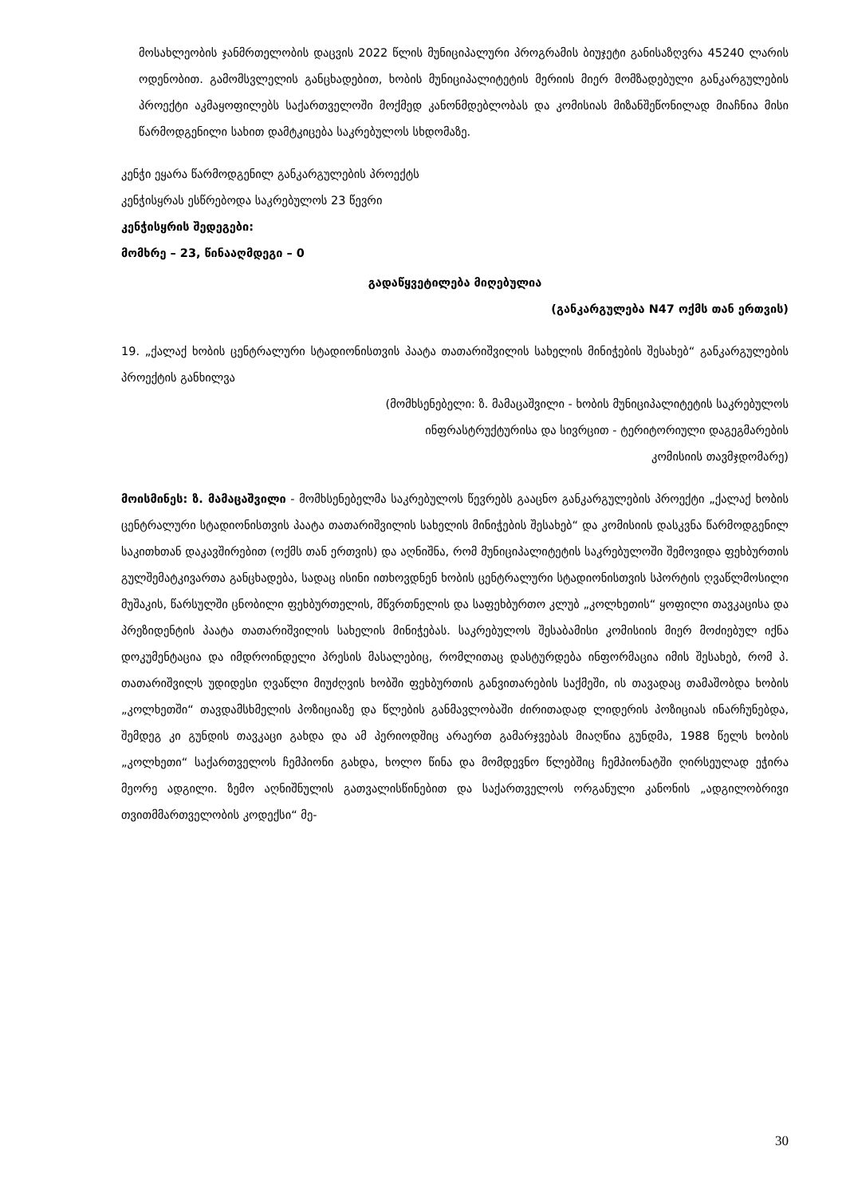მოსახლეობის ჯანმრთელობის დაცვის 2022 წლის მუნიციპალური პროგრამის ბიუჯეტი განისაზღვრა 45240 ლარის ოდენობით. გამომსვლელის განცხადებით, ხობის მუნიციპალიტეტის მერიის მიერ მომზადებული განკარგულების პროექტი აკმაყოფილებს საქართველოში მოქმედ კანონმდებლობას და კომისიას მიზანშეწონილად მიაჩნია მისი წარმოდგენილი სახით დამტკიცება საკრებულოს სხდომაზე.
კენჭი ეყარა წარმოდგენილ განკარგულების პროექტს
კენჭისყრას ესწრებოდა საკრებულოს 23 წევრი
კენჭისყრის შედეგები:
მომხრე – 23, წინააღმდეგი – 0
გადაწყვეტილება მიღებულია
(განკარგულება N47 ოქმს თან ერთვის)
19. „ქალაქ ხობის ცენტრალური სტადიონისთვის პაატა თათარიშვილის სახელის მინიჭების შესახებ“ განკარგულების პროექტის განხილვა
(მომხსენებელი: ზ. მამაცაშვილი - ხობის მუნიციპალიტეტის საკრებულოს
ინფრასტრუქტურისა და სივრცით - ტერიტორიული დაგეგმარების
კომისიის თავმჯდომარე)
მოისმინეს: ზ. მამაცაშვილი - მომხსენებელმა საკრებულოს წევრებს გააცნო განკარგულების პროექტი „ქალაქ ხობის ცენტრალური სტადიონისთვის პაატა თათარიშვილის სახელის მინიჭების შესახებ“ და კომისიის დასკვნა წარმოდგენილ საკითხთან დაკავშირებით (ოქმს თან ერთვის) და აღნიშნა, რომ მუნიციპალიტეტის საკრებულოში შემოვიდა ფეხბურთის გულშემატკივართა განცხადება, სადაც ისინი ითხოვდნენ ხობის ცენტრალური სტადიონისთვის სპორტის ღვაწლმოსილი მუშაკის, წარსულში ცნობილი ფეხბურთელის, მწვრთნელის და საფეხბურთო კლუბ „კოლხეთის“ ყოფილი თავკაცისა და პრეზიდენტის პაატა თათარიშვილის სახელის მინიჭებას. საკრებულოს შესაბამისი კომისიის მიერ მოძიებულ იქნა დოკუმენტაცია და იმდროინდელი პრესის მასალებიც, რომლითაც დასტურდება ინფორმაცია იმის შესახებ, რომ პ. თათარიშვილს უდიდესი ღვაწლი მიუძღვის ხობში ფეხბურთის განვითარების საქმეში, ის თავადაც თამაშობდა ხობის „კოლხეთში“ თავდამსხმელის პოზიციაზე და წლების განმავლობაში ძირითადად ლიდერის პოზიციას ინარჩუნებდა, შემდეგ კი გუნდის თავკაცი გახდა და ამ პერიოდშიც არაერთ გამარჯვებას მიაღწია გუნდმა, 1988 წელს ხობის „კოლხეთი“ საქართველოს ჩემპიონი გახდა, ხოლო წინა და მომდევნო წლებშიც ჩემპიონატში ღირსეულად ეჭირა მეორე ადგილი. ზემო აღნიშნულის გათვალისწინებით და საქართველოს ორგანული კანონის „ადგილობრივი თვითმმართველობის კოდექსი“ მე-
30